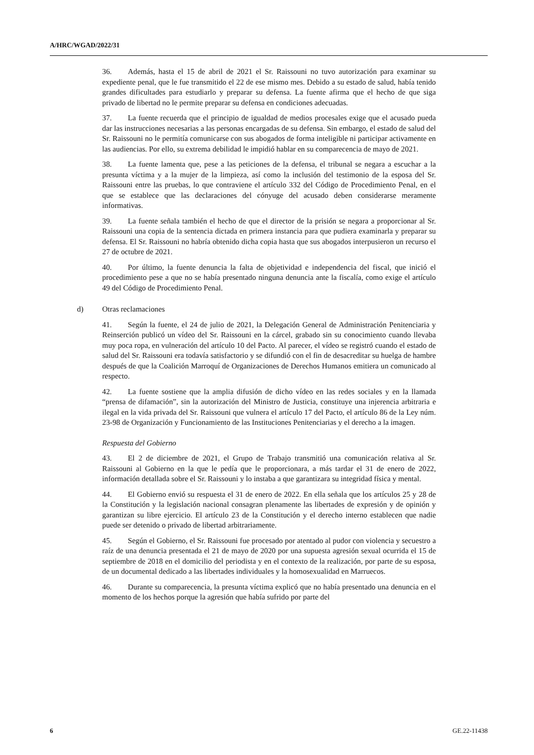A/HRC/WGAD/2022/31
36. Además, hasta el 15 de abril de 2021 el Sr. Raissouni no tuvo autorización para examinar su expediente penal, que le fue transmitido el 22 de ese mismo mes. Debido a su estado de salud, había tenido grandes dificultades para estudiarlo y preparar su defensa. La fuente afirma que el hecho de que siga privado de libertad no le permite preparar su defensa en condiciones adecuadas.
37. La fuente recuerda que el principio de igualdad de medios procesales exige que el acusado pueda dar las instrucciones necesarias a las personas encargadas de su defensa. Sin embargo, el estado de salud del Sr. Raissouni no le permitía comunicarse con sus abogados de forma inteligible ni participar activamente en las audiencias. Por ello, su extrema debilidad le impidió hablar en su comparecencia de mayo de 2021.
38. La fuente lamenta que, pese a las peticiones de la defensa, el tribunal se negara a escuchar a la presunta víctima y a la mujer de la limpieza, así como la inclusión del testimonio de la esposa del Sr. Raissouni entre las pruebas, lo que contraviene el artículo 332 del Código de Procedimiento Penal, en el que se establece que las declaraciones del cónyuge del acusado deben considerarse meramente informativas.
39. La fuente señala también el hecho de que el director de la prisión se negara a proporcionar al Sr. Raissouni una copia de la sentencia dictada en primera instancia para que pudiera examinarla y preparar su defensa. El Sr. Raissouni no habría obtenido dicha copia hasta que sus abogados interpusieron un recurso el 27 de octubre de 2021.
40. Por último, la fuente denuncia la falta de objetividad e independencia del fiscal, que inició el procedimiento pese a que no se había presentado ninguna denuncia ante la fiscalía, como exige el artículo 49 del Código de Procedimiento Penal.
d) Otras reclamaciones
41. Según la fuente, el 24 de julio de 2021, la Delegación General de Administración Penitenciaria y Reinserción publicó un vídeo del Sr. Raissouni en la cárcel, grabado sin su conocimiento cuando llevaba muy poca ropa, en vulneración del artículo 10 del Pacto. Al parecer, el vídeo se registró cuando el estado de salud del Sr. Raissouni era todavía satisfactorio y se difundió con el fin de desacreditar su huelga de hambre después de que la Coalición Marroquí de Organizaciones de Derechos Humanos emitiera un comunicado al respecto.
42. La fuente sostiene que la amplia difusión de dicho vídeo en las redes sociales y en la llamada “prensa de difamación”, sin la autorización del Ministro de Justicia, constituye una injerencia arbitraria e ilegal en la vida privada del Sr. Raissouni que vulnera el artículo 17 del Pacto, el artículo 86 de la Ley núm. 23-98 de Organización y Funcionamiento de las Instituciones Penitenciarias y el derecho a la imagen.
Respuesta del Gobierno
43. El 2 de diciembre de 2021, el Grupo de Trabajo transmitió una comunicación relativa al Sr. Raissouni al Gobierno en la que le pedía que le proporcionara, a más tardar el 31 de enero de 2022, información detallada sobre el Sr. Raissouni y lo instaba a que garantizara su integridad física y mental.
44. El Gobierno envió su respuesta el 31 de enero de 2022. En ella señala que los artículos 25 y 28 de la Constitución y la legislación nacional consagran plenamente las libertades de expresión y de opinión y garantizan su libre ejercicio. El artículo 23 de la Constitución y el derecho interno establecen que nadie puede ser detenido o privado de libertad arbitrariamente.
45. Según el Gobierno, el Sr. Raissouni fue procesado por atentado al pudor con violencia y secuestro a raíz de una denuncia presentada el 21 de mayo de 2020 por una supuesta agresión sexual ocurrida el 15 de septiembre de 2018 en el domicilio del periodista y en el contexto de la realización, por parte de su esposa, de un documental dedicado a las libertades individuales y la homosexualidad en Marruecos.
46. Durante su comparecencia, la presunta víctima explicó que no había presentado una denuncia en el momento de los hechos porque la agresión que había sufrido por parte del
6 GE.22-11438